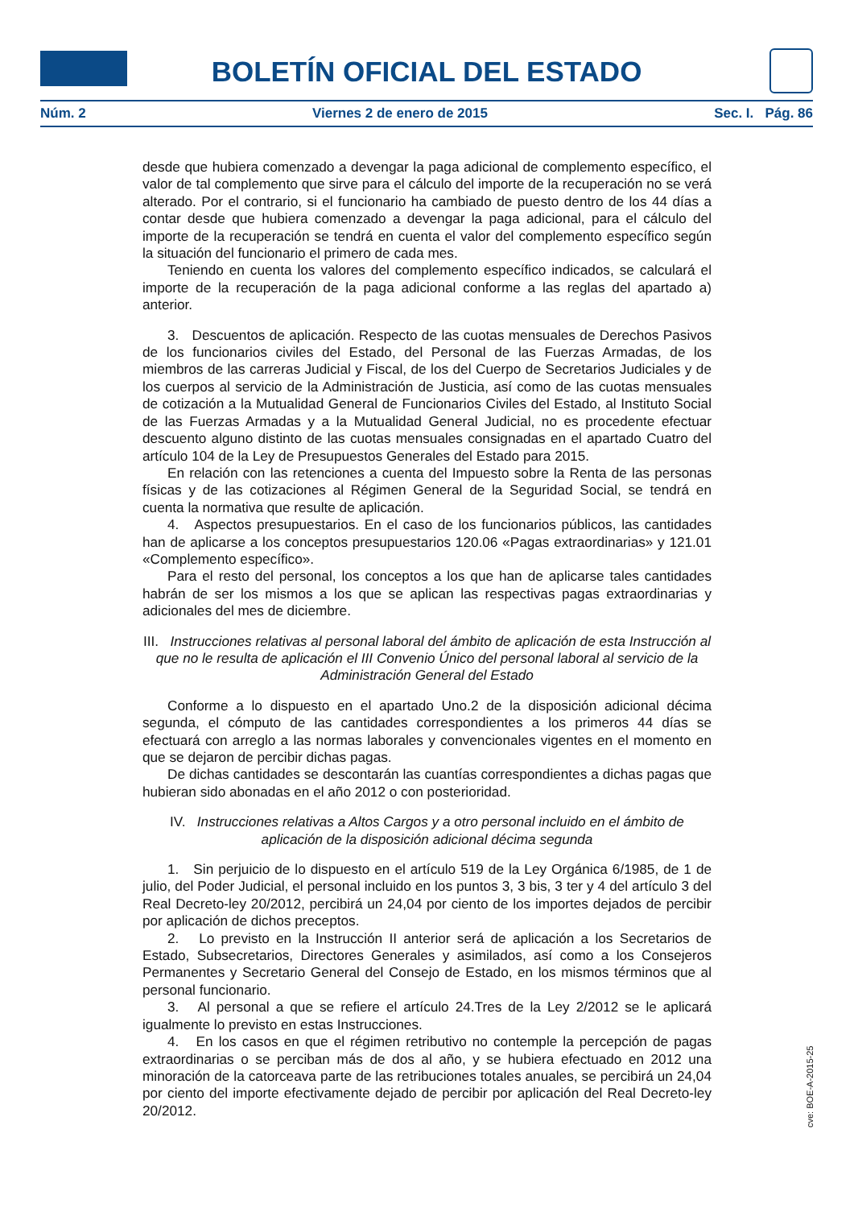BOLETÍN OFICIAL DEL ESTADO
Núm. 2 Viernes 2 de enero de 2015 Sec. I. Pág. 86
desde que hubiera comenzado a devengar la paga adicional de complemento específico, el valor de tal complemento que sirve para el cálculo del importe de la recuperación no se verá alterado. Por el contrario, si el funcionario ha cambiado de puesto dentro de los 44 días a contar desde que hubiera comenzado a devengar la paga adicional, para el cálculo del importe de la recuperación se tendrá en cuenta el valor del complemento específico según la situación del funcionario el primero de cada mes.
Teniendo en cuenta los valores del complemento específico indicados, se calculará el importe de la recuperación de la paga adicional conforme a las reglas del apartado a) anterior.
3. Descuentos de aplicación. Respecto de las cuotas mensuales de Derechos Pasivos de los funcionarios civiles del Estado, del Personal de las Fuerzas Armadas, de los miembros de las carreras Judicial y Fiscal, de los del Cuerpo de Secretarios Judiciales y de los cuerpos al servicio de la Administración de Justicia, así como de las cuotas mensuales de cotización a la Mutualidad General de Funcionarios Civiles del Estado, al Instituto Social de las Fuerzas Armadas y a la Mutualidad General Judicial, no es procedente efectuar descuento alguno distinto de las cuotas mensuales consignadas en el apartado Cuatro del artículo 104 de la Ley de Presupuestos Generales del Estado para 2015.
En relación con las retenciones a cuenta del Impuesto sobre la Renta de las personas físicas y de las cotizaciones al Régimen General de la Seguridad Social, se tendrá en cuenta la normativa que resulte de aplicación.
4. Aspectos presupuestarios. En el caso de los funcionarios públicos, las cantidades han de aplicarse a los conceptos presupuestarios 120.06 «Pagas extraordinarias» y 121.01 «Complemento específico».
Para el resto del personal, los conceptos a los que han de aplicarse tales cantidades habrán de ser los mismos a los que se aplican las respectivas pagas extraordinarias y adicionales del mes de diciembre.
III. Instrucciones relativas al personal laboral del ámbito de aplicación de esta Instrucción al que no le resulta de aplicación el III Convenio Único del personal laboral al servicio de la Administración General del Estado
Conforme a lo dispuesto en el apartado Uno.2 de la disposición adicional décima segunda, el cómputo de las cantidades correspondientes a los primeros 44 días se efectuará con arreglo a las normas laborales y convencionales vigentes en el momento en que se dejaron de percibir dichas pagas.
De dichas cantidades se descontarán las cuantías correspondientes a dichas pagas que hubieran sido abonadas en el año 2012 o con posterioridad.
IV. Instrucciones relativas a Altos Cargos y a otro personal incluido en el ámbito de aplicación de la disposición adicional décima segunda
1. Sin perjuicio de lo dispuesto en el artículo 519 de la Ley Orgánica 6/1985, de 1 de julio, del Poder Judicial, el personal incluido en los puntos 3, 3 bis, 3 ter y 4 del artículo 3 del Real Decreto-ley 20/2012, percibirá un 24,04 por ciento de los importes dejados de percibir por aplicación de dichos preceptos.
2. Lo previsto en la Instrucción II anterior será de aplicación a los Secretarios de Estado, Subsecretarios, Directores Generales y asimilados, así como a los Consejeros Permanentes y Secretario General del Consejo de Estado, en los mismos términos que al personal funcionario.
3. Al personal a que se refiere el artículo 24.Tres de la Ley 2/2012 se le aplicará igualmente lo previsto en estas Instrucciones.
4. En los casos en que el régimen retributivo no contemple la percepción de pagas extraordinarias o se perciban más de dos al año, y se hubiera efectuado en 2012 una minoración de la catorceava parte de las retribuciones totales anuales, se percibirá un 24,04 por ciento del importe efectivamente dejado de percibir por aplicación del Real Decreto-ley 20/2012.
cve: BOE-A-2015-25